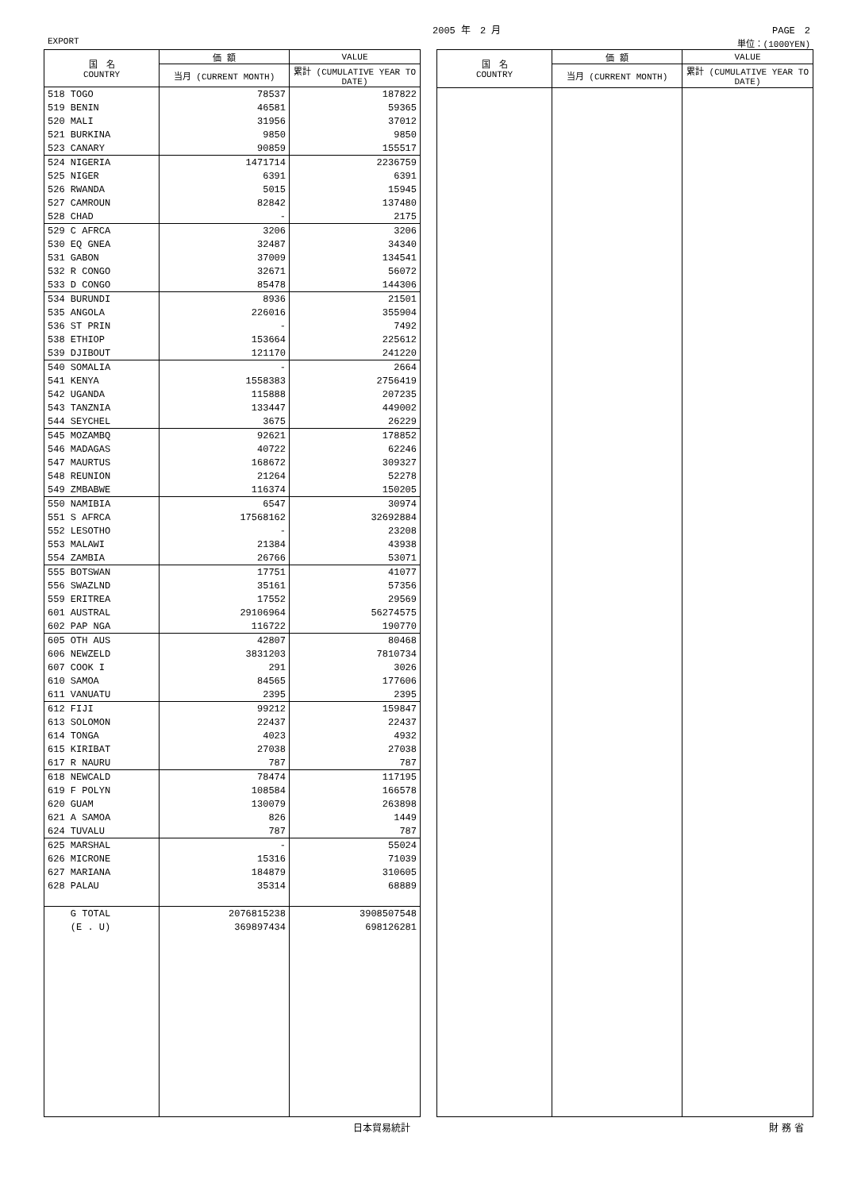2005 年　2 月 PAGE　2
EXPORT 単位：(1000YEN)
| 国 名 COUNTRY | 価 額 | VALUE |
| --- | --- | --- |
| | 当月 (CURRENT MONTH) | 累計 (CUMULATIVE YEAR TO DATE) |
| 518 TOGO | 78537 | 187822 |
| 519 BENIN | 46581 | 59365 |
| 520 MALI | 31956 | 37012 |
| 521 BURKINA | 9850 | 9850 |
| 523 CANARY | 90859 | 155517 |
| 524 NIGERIA | 1471714 | 2236759 |
| 525 NIGER | 6391 | 6391 |
| 526 RWANDA | 5015 | 15945 |
| 527 CAMROUN | 82842 | 137480 |
| 528 CHAD | - | 2175 |
| 529 C AFRCA | 3206 | 3206 |
| 530 EQ GNEA | 32487 | 34340 |
| 531 GABON | 37009 | 134541 |
| 532 R CONGO | 32671 | 56072 |
| 533 D CONGO | 85478 | 144306 |
| 534 BURUNDI | 8936 | 21501 |
| 535 ANGOLA | 226016 | 355904 |
| 536 ST PRIN | - | 7492 |
| 538 ETHIOP | 153664 | 225612 |
| 539 DJIBOUT | 121170 | 241220 |
| 540 SOMALIA | - | 2664 |
| 541 KENYA | 1558383 | 2756419 |
| 542 UGANDA | 115888 | 207235 |
| 543 TANZNIA | 133447 | 449002 |
| 544 SEYCHEL | 3675 | 26229 |
| 545 MOZAMBQ | 92621 | 178852 |
| 546 MADAGAS | 40722 | 62246 |
| 547 MAURTUS | 168672 | 309327 |
| 548 REUNION | 21264 | 52278 |
| 549 ZMBABWE | 116374 | 150205 |
| 550 NAMIBIA | 6547 | 30974 |
| 551 S AFRCA | 17568162 | 32692884 |
| 552 LESOTHO | - | 23208 |
| 553 MALAWI | 21384 | 43938 |
| 554 ZAMBIA | 26766 | 53071 |
| 555 BOTSWAN | 17751 | 41077 |
| 556 SWAZLND | 35161 | 57356 |
| 559 ERITREA | 17552 | 29569 |
| 601 AUSTRAL | 29106964 | 56274575 |
| 602 PAP NGA | 116722 | 190770 |
| 605 OTH AUS | 42807 | 80468 |
| 606 NEWZELD | 3831203 | 7810734 |
| 607 COOK I | 291 | 3026 |
| 610 SAMOA | 84565 | 177606 |
| 611 VANUATU | 2395 | 2395 |
| 612 FIJI | 99212 | 159847 |
| 613 SOLOMON | 22437 | 22437 |
| 614 TONGA | 4023 | 4932 |
| 615 KIRIBAT | 27038 | 27038 |
| 617 R NAURU | 787 | 787 |
| 618 NEWCALD | 78474 | 117195 |
| 619 F POLYN | 108584 | 166578 |
| 620 GUAM | 130079 | 263898 |
| 621 A SAMOA | 826 | 1449 |
| 624 TUVALU | 787 | 787 |
| 625 MARSHAL | - | 55024 |
| 626 MICRONE | 15316 | 71039 |
| 627 MARIANA | 184879 | 310605 |
| 628 PALAU | 35314 | 68889 |
| G TOTAL | 2076815238 | 3908507548 |
| (E . U) | 369897434 | 698126281 |
| 国 名 COUNTRY | 価 額 | VALUE |
| --- | --- | --- |
| | 当月 (CURRENT MONTH) | 累計 (CUMULATIVE YEAR TO DATE) |
日本貿易統計 財 務 省